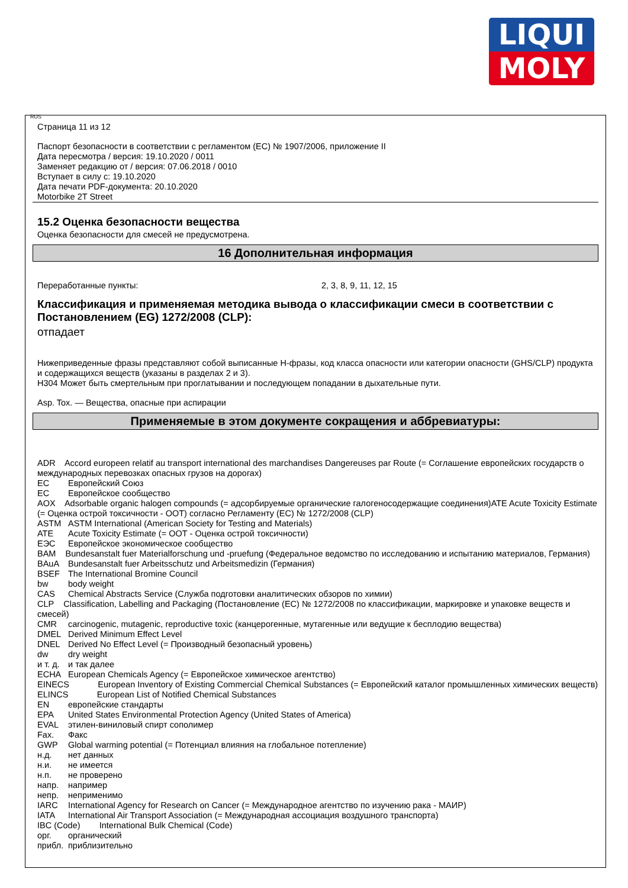LIQUI
MOLY
RUS
Страница 11 из 12
Паспорт безопасности в соответствии с регламентом (ЕС) № 1907/2006, приложение II
Дата пересмотра / версия: 19.10.2020 / 0011
Заменяет редакцию от / версия: 07.06.2018 / 0010
Вступает в силу с: 19.10.2020
Дата печати PDF-документа: 20.10.2020
Motorbike 2T Street
15.2 Оценка безопасности вещества
Оценка безопасности для смесей не предусмотрена.
16 Дополнительная информация
Переработанные пункты: 2, 3, 8, 9, 11, 12, 15
Классификация и применяемая методика вывода о классификации смеси в соответствии с Постановлением (EG) 1272/2008 (CLP):
отпадает
Нижеприведенные фразы представляют собой выписанные H-фразы, код класса опасности или категории опасности (GHS/CLP) продукта и содержащихся веществ (указаны в разделах 2 и 3).
H304 Может быть смертельным при проглатывании и последующем попадании в дыхательные пути.
Asp. Tox. — Вещества, опасные при аспирации
Применяемые в этом документе сокращения и аббревиатуры:
ADR Accord europeen relatif au transport international des marchandises Dangereuses par Route (= Соглашение европейских государств о международных перевозках опасных грузов на дорогах)
ЕС Европейский Союз
ЕС Европейское сообщество
AOX Adsorbable organic halogen compounds (= адсорбируемые органические галогеносодержащие соединения)ATE Acute Toxicity Estimate (= Оценка острой токсичности - ООТ) согласно Регламенту (ЕС) № 1272/2008 (CLP)
ASTM ASTM International (American Society for Testing and Materials)
ATE Acute Toxicity Estimate (= ООТ - Оценка острой токсичности)
ЕЭС Европейское экономическое сообщество
BAM Bundesanstalt fuer Materialforschung und -pruefung (Федеральное ведомство по исследованию и испытанию материалов, Германия)
BAuA Bundesanstalt fuer Arbeitsschutz und Arbeitsmedizin (Германия)
BSEF The International Bromine Council
bw body weight
CAS Chemical Abstracts Service (Служба подготовки аналитических обзоров по химии)
CLP Classification, Labelling and Packaging (Постановление (ЕС) № 1272/2008 по классификации, маркировке и упаковке веществ и смесей)
CMR carcinogenic, mutagenic, reproductive toxic (канцерогенные, мутагенные или ведущие к бесплодию вещества)
DMEL Derived Minimum Effect Level
DNEL Derived No Effect Level (= Производный безопасный уровень)
dw dry weight
и т. д. и так далее
ECHA European Chemicals Agency (= Европейское химическое агентство)
EINECS European Inventory of Existing Commercial Chemical Substances (= Европейский каталог промышленных химических веществ)
ELINCS European List of Notified Chemical Substances
EN европейские стандарты
EPA United States Environmental Protection Agency (United States of America)
EVAL этилен-виниловый спирт сополимер
Fax. Факс
GWP Global warming potential (= Потенциал влияния на глобальное потепление)
н.д. нет данных
н.и. не имеется
н.п. не проверено
напр. например
непр. неприменимо
IARC International Agency for Research on Cancer (= Международное агентство по изучению рака - МАИР)
IATA International Air Transport Association (= Международная ассоциация воздушного транспорта)
IBC (Code) International Bulk Chemical (Code)
орг. органический
прибл. приблизительно